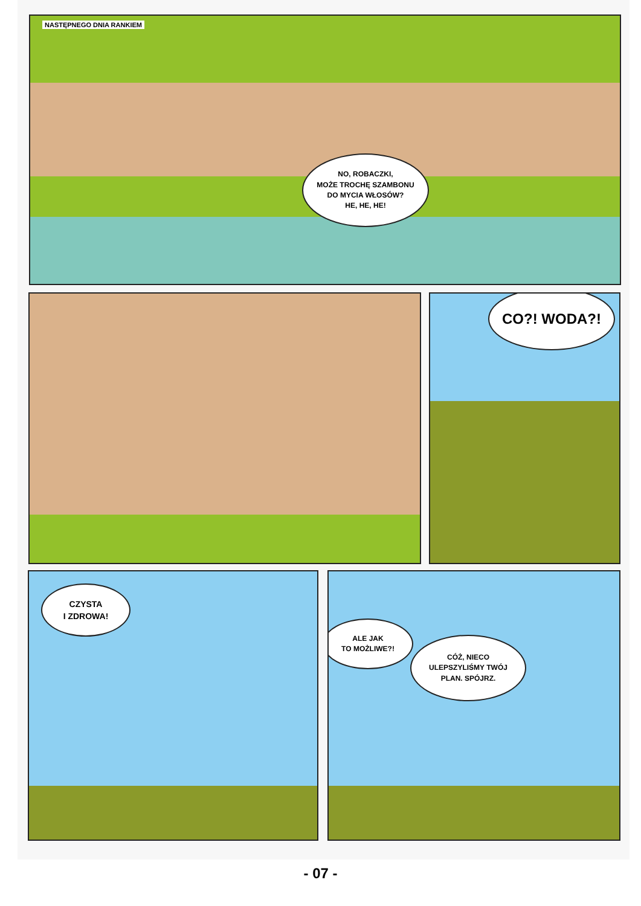NASTĘPNEGO DNIA RANKIEM
NO, ROBACZKI,
MOŻE TROCHĘ SZAMBONU
DO MYCIA WŁOSÓW?
HE, HE, HE!
CO?! WODA?!
CZYSTA
I ZDROWA!
ALE JAK
TO MOŻLIWE?!
CÓŻ, NIECO
ULEPSZYLIŚMY TWÓJ
PLAN. SPÓJRZ.
- 07 -